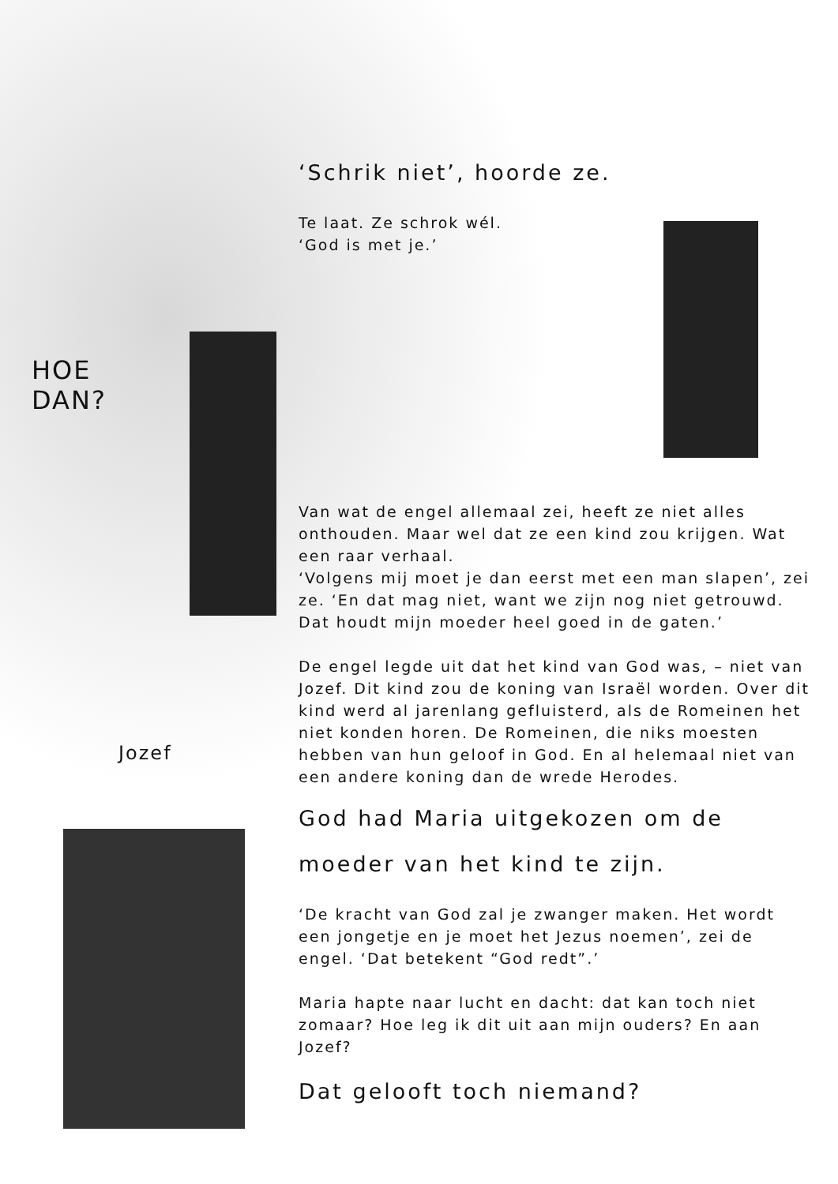HOE
DAN?
Jozef
‘Schrik niet’, hoorde ze.
Te laat. Ze schrok wél.
‘God is met je.’
Van wat de engel allemaal zei, heeft ze niet alles onthouden. Maar wel dat ze een kind zou krijgen. Wat een raar verhaal.
‘Volgens mij moet je dan eerst met een man slapen’, zei ze. ‘En dat mag niet, want we zijn nog niet getrouwd. Dat houdt mijn moeder heel goed in de gaten.’
De engel legde uit dat het kind van God was, – niet van Jozef. Dit kind zou de koning van Israël worden. Over dit kind werd al jarenlang gefluisterd, als de Romeinen het niet konden horen. De Romeinen, die niks moesten hebben van hun geloof in God. En al helemaal niet van een andere koning dan de wrede Herodes.
God had Maria uitgekozen om de moeder van het kind te zijn.
‘De kracht van God zal je zwanger maken. Het wordt een jongetje en je moet het Jezus noemen’, zei de engel. ‘Dat betekent “God redt”.’
Maria hapte naar lucht en dacht: dat kan toch niet zomaar? Hoe leg ik dit uit aan mijn ouders? En aan Jozef?
Dat gelooft toch niemand?